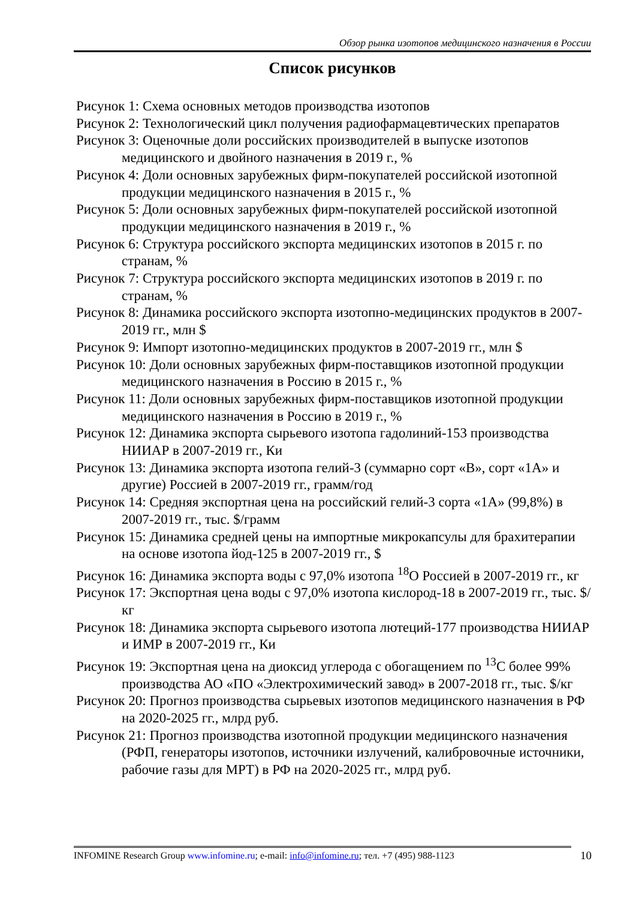Обзор рынка изотопов медицинского назначения в России
Список рисунков
Рисунок 1: Схема основных методов производства изотопов
Рисунок 2: Технологический цикл получения радиофармацевтических препаратов
Рисунок 3: Оценочные доли российских производителей в выпуске изотопов медицинского и двойного назначения в 2019 г., %
Рисунок 4: Доли основных зарубежных фирм-покупателей российской изотопной продукции медицинского назначения в 2015 г., %
Рисунок 5: Доли основных зарубежных фирм-покупателей российской изотопной продукции медицинского назначения в 2019 г., %
Рисунок 6: Структура российского экспорта медицинских изотопов в 2015 г. по странам, %
Рисунок 7: Структура российского экспорта медицинских изотопов в 2019 г. по странам, %
Рисунок 8: Динамика российского экспорта изотопно-медицинских продуктов в 2007-2019 гг., млн $
Рисунок 9: Импорт изотопно-медицинских продуктов в 2007-2019 гг., млн $
Рисунок 10: Доли основных зарубежных фирм-поставщиков изотопной продукции медицинского назначения в Россию в 2015 г., %
Рисунок 11: Доли основных зарубежных фирм-поставщиков изотопной продукции медицинского назначения в Россию в 2019 г., %
Рисунок 12: Динамика экспорта сырьевого изотопа гадолиний-153 производства НИИАР в 2007-2019 гг., Ки
Рисунок 13: Динамика экспорта изотопа гелий-3 (суммарно сорт «В», сорт «1А» и другие) Россией в 2007-2019 гг., грамм/год
Рисунок 14: Средняя экспортная цена на российский гелий-3 сорта «1А» (99,8%) в 2007-2019 гг., тыс. $/грамм
Рисунок 15: Динамика средней цены на импортные микрокапсулы для брахитерапии на основе изотопа йод-125 в 2007-2019 гг., $
Рисунок 16: Динамика экспорта воды с 97,0% изотопа <sup>18</sup>О Россией в 2007-2019 гг., кг
Рисунок 17: Экспортная цена воды с 97,0% изотопа кислород-18 в 2007-2019 гг., тыс. $/кг
Рисунок 18: Динамика экспорта сырьевого изотопа лютеций-177 производства НИИАР и ИМР в 2007-2019 гг., Ки
Рисунок 19: Экспортная цена на диоксид углерода с обогащением по <sup>13</sup>С более 99% производства АО «ПО «Электрохимический завод» в 2007-2018 гг., тыс. $/кг
Рисунок 20: Прогноз производства сырьевых изотопов медицинского назначения в РФ на 2020-2025 гг., млрд руб.
Рисунок 21: Прогноз производства изотопной продукции медицинского назначения (РФП, генераторы изотопов, источники излучений, калибровочные источники, рабочие газы для МРТ) в РФ на 2020-2025 гг., млрд руб.
INFOMINE Research Group www.infomine.ru; e-mail: info@infomine.ru; тел. +7 (495) 988-1123
10